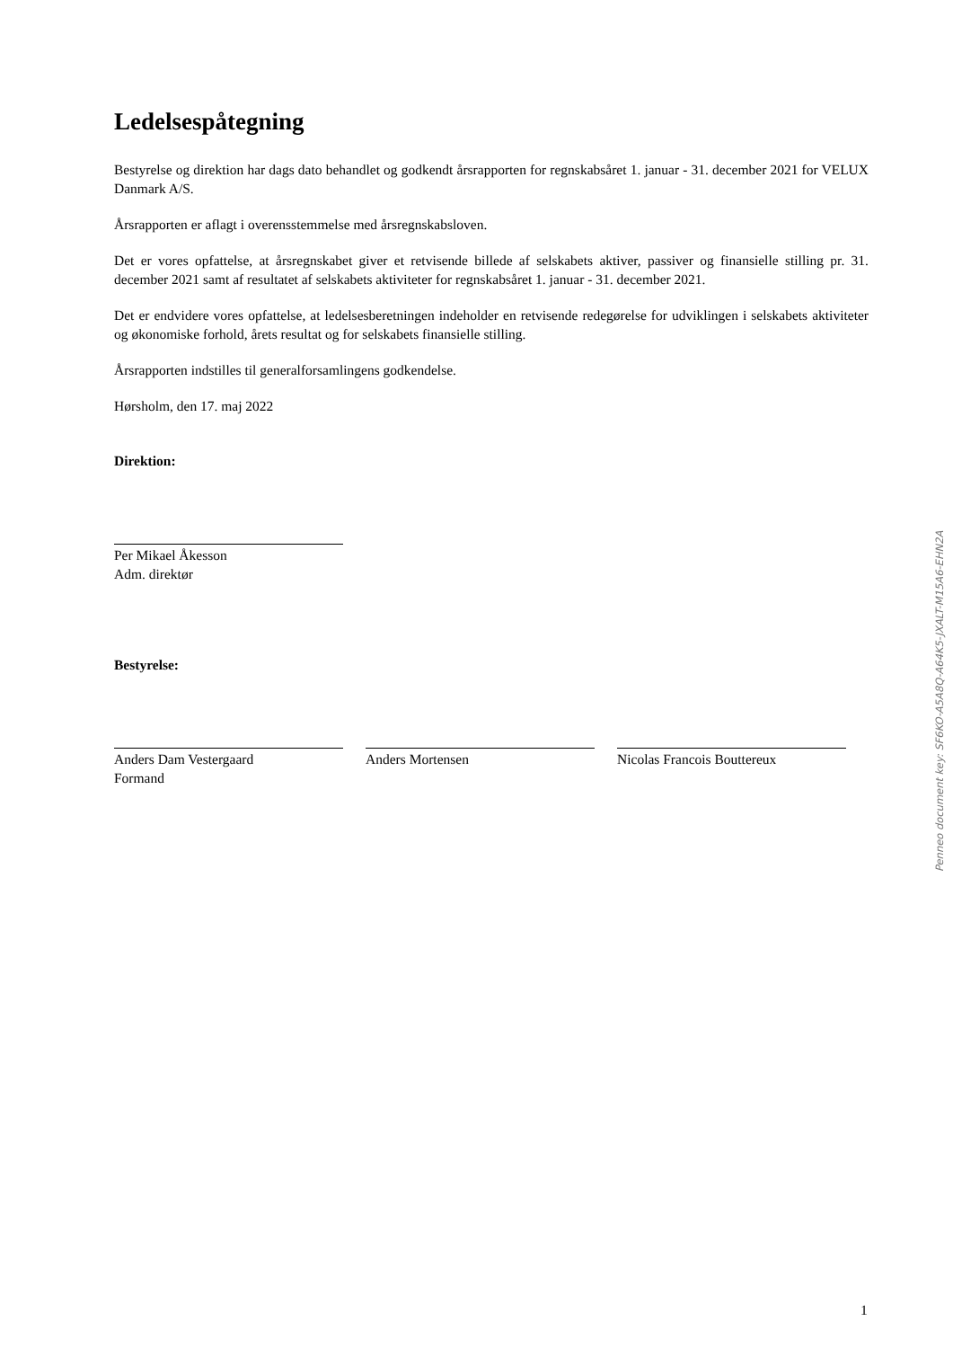Ledelsespåtegning
Bestyrelse og direktion har dags dato behandlet og godkendt årsrapporten for regnskabsåret 1. januar - 31. december 2021 for VELUX Danmark A/S.
Årsrapporten er aflagt i overensstemmelse med årsregnskabsloven.
Det er vores opfattelse, at årsregnskabet giver et retvisende billede af selskabets aktiver, passiver og finansielle stilling pr. 31. december 2021 samt af resultatet af selskabets aktiviteter for regnskabsåret 1. januar - 31. december 2021.
Det er endvidere vores opfattelse, at ledelsesberetningen indeholder en retvisende redegørelse for udviklingen i selskabets aktiviteter og økonomiske forhold, årets resultat og for selskabets finansielle stilling.
Årsrapporten indstilles til generalforsamlingens godkendelse.
Hørsholm, den 17. maj 2022
Direktion:
Per Mikael Åkesson
Adm. direktør
Bestyrelse:
Anders Dam Vestergaard
Formand
Anders Mortensen Nicolas Francois Bouttereux
Penneo document key: SF6KO-A5A8Q-A64K5-JXALT-M15A6-EHN2A
1